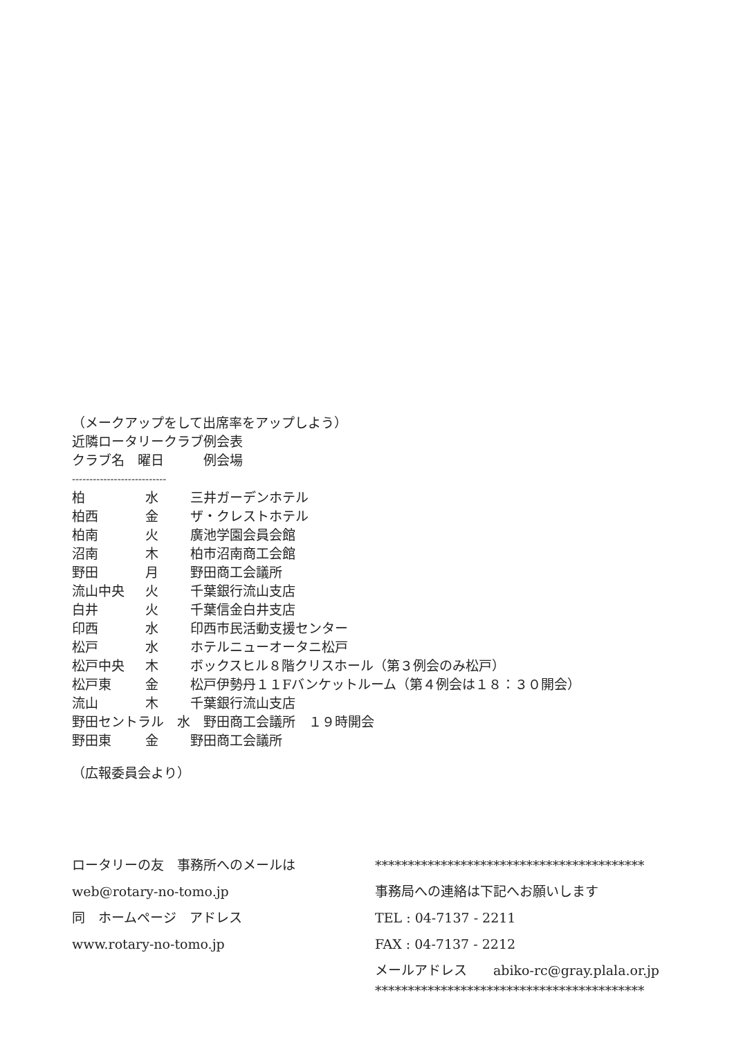（メークアップをして出席率をアップしよう）
近隣ロータリークラブ例会表
クラブ名　曜日　　　例会場
---------------------------
| 柏 | 水 | 三井ガーデンホテル |
| 柏西 | 金 | ザ・クレストホテル |
| 柏南 | 火 | 廣池学園会員会館 |
| 沼南 | 木 | 柏市沼南商工会館 |
| 野田 | 月 | 野田商工会議所 |
| 流山中央 | 火 | 千葉銀行流山支店 |
| 白井 | 火 | 千葉信金白井支店 |
| 印西 | 水 | 印西市民活動支援センター |
| 松戸 | 水 | ホテルニューオータニ松戸 |
| 松戸中央 | 木 | ボックスヒル８階クリスホール（第３例会のみ松戸） |
| 松戸東 | 金 | 松戸伊勢丹１１Fバンケットルーム（第４例会は１８：３０開会） |
| 流山 | 木 | 千葉銀行流山支店 |
| 野田セントラル 水 野田商工会議所 １９時開会 | | |
| 野田東 | 金 | 野田商工会議所 |
（広報委員会より）
ロータリーの友　事務所へのメールは
web@rotary-no-tomo.jp
同　ホームページ　アドレス
www.rotary-no-tomo.jp
*****************************************
事務局への連絡は下記へお願いします
TEL : 04-7137 - 2211
FAX : 04-7137 - 2212
メールアドレス　　abiko-rc@gray.plala.or.jp
*****************************************